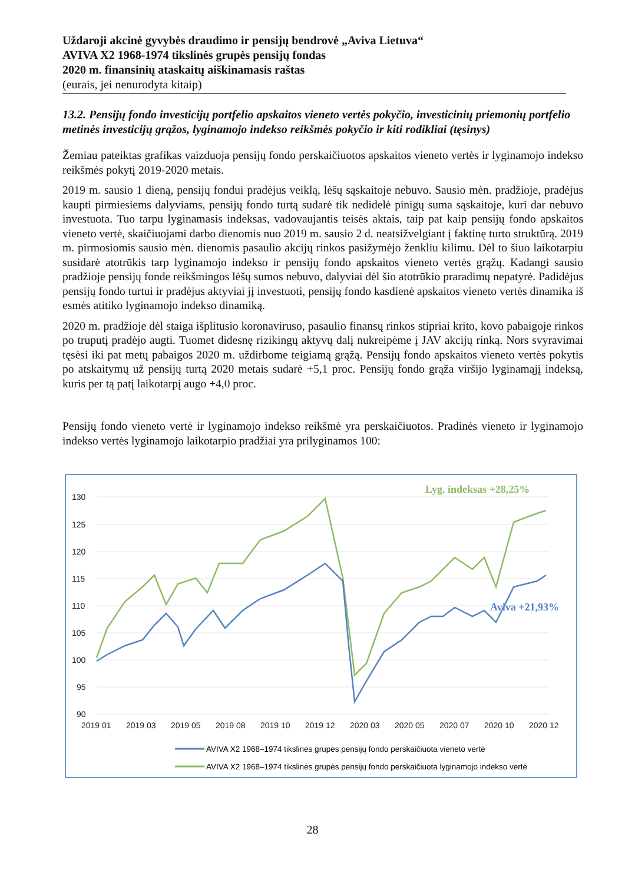Uždaroji akcinė gyvybės draudimo ir pensijų bendrovė „Aviva Lietuva“AVIVA X2 1968-1974 tikslinės grupės pensijų fondas
2020 m. finansinių ataskaitų aiškinamasis raštas
(eurais, jei nenurodyta kitaip)
13.2. Pensijų fondo investicijų portfelio apskaitos vieneto vertės pokyčio, investicinių priemonių portfelio metinės investicijų grąžos, lyginamojo indekso reikšmės pokyčio ir kiti rodikliai (tęsinys)
Žemiau pateiktas grafikas vaizduoja pensijų fondo perskaičiuotos apskaitos vieneto vertės ir lyginamojo indekso reikšmės pokytį 2019-2020 metais.
2019 m. sausio 1 dieną, pensijų fondui pradėjus veiklą, lėšų sąskaitoje nebuvo. Sausio mėn. pradžioje, pradėjus kaupti pirmiesiems dalyviams, pensijų fondo turtą sudarė tik nedidelė pinigų suma sąskaitoje, kuri dar nebuvo investuota. Tuo tarpu lyginamasis indeksas, vadovaujantis teisės aktais, taip pat kaip pensijų fondo apskaitos vieneto vertė, skaičiuojami darbo dienomis nuo 2019 m. sausio 2 d. neatsižvelgiant į faktinę turto struktūrą. 2019 m. pirmosiomis sausio mėn. dienomis pasaulio akcijų rinkos pasižymėjo ženkliu kilimu. Dėl to šiuo laikotarpiu susidarė atotrūkis tarp lyginamojo indekso ir pensijų fondo apskaitos vieneto vertės grąžų. Kadangi sausio pradžioje pensijų fonde reikšmingos lėšų sumos nebuvo, dalyviai dėl šio atotrūkio praradimų nepatyrė. Padidėjus pensijų fondo turtui ir pradėjus aktyviai jį investuoti, pensijų fondo kasdienė apskaitos vieneto vertės dinamika iš esmės atitiko lyginamojo indekso dinamiką.
2020 m. pradžioje dėl staiga išplitusio koronaviruso, pasaulio finansų rinkos stipriai krito, kovo pabaigoje rinkos po truputį pradėjo augti. Tuomet didesnę rizikingų aktyvų dalį nukreipėme į JAV akcijų rinką. Nors svyravimai tęsėsi iki pat metų pabaigos 2020 m. uždirbome teigiamą grąžą. Pensijų fondo apskaitos vieneto vertės pokytis po atskaitymų už pensijų turtą 2020 metais sudarė +5,1 proc. Pensijų fondo grąža viršijo lyginamąjį indeksą, kuris per tą patį laikotarpį augo +4,0 proc.
Pensijų fondo vieneto vertė ir lyginamojo indekso reikšmė yra perskaičiuotos. Pradinės vieneto ir lyginamojo indekso vertės lyginamojo laikotarpio pradžiai yra prilyginamos 100:
130
125
120
115
110
105
100
95
90
2019 01
2019 03
2019 05
2019 08
2019 10
2019 12
2020 03
2020 05
2020 07
2020 10
2020 12
Lyg. indeksas +28,25%
Aviva +21,93%
AVIVA X2 1968–1974 tikslinės grupės pensijų fondo perskaičiuota vieneto vertė
AVIVA X2 1968–1974 tikslinės grupės pensijų fondo perskaičiuota lyginamojo indekso vertė
28